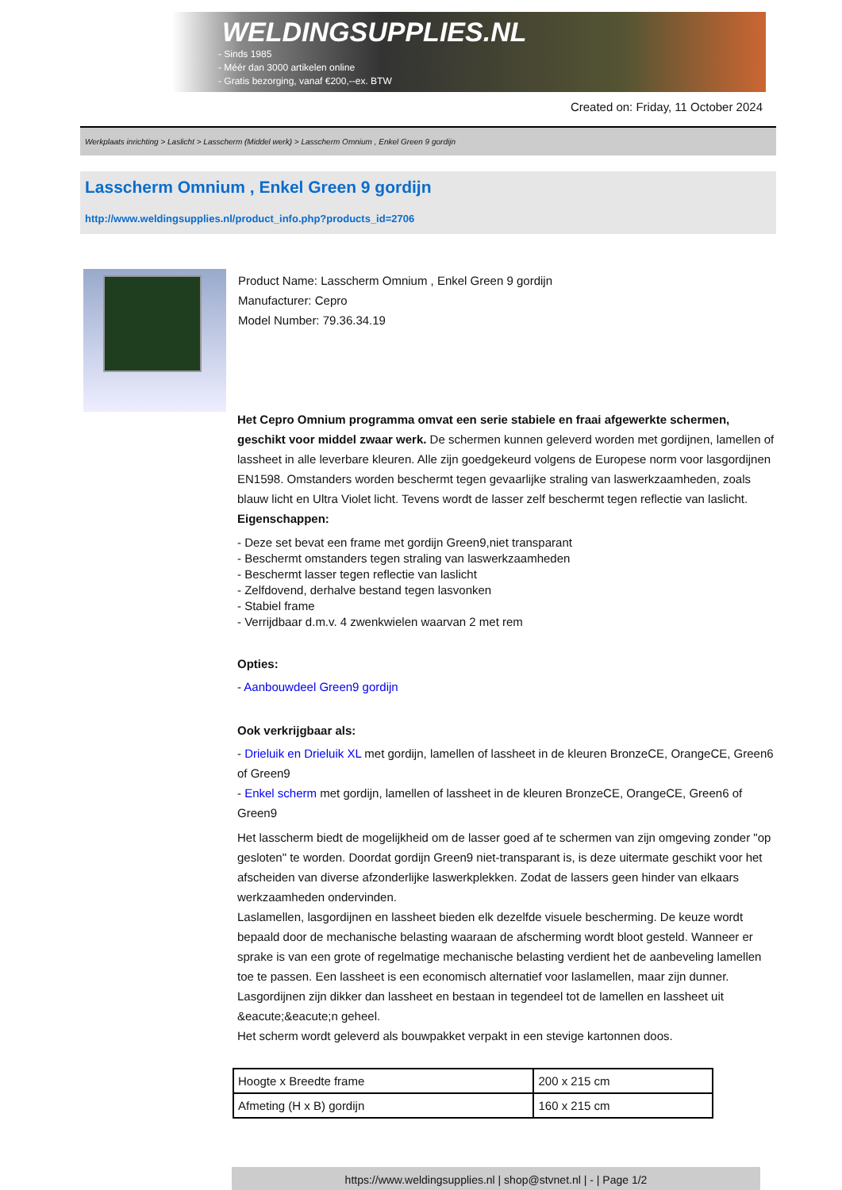WELDINGSUPPLIES.NL
- Sinds 1985
- Méér dan 3000 artikelen online
- Gratis bezorging, vanaf €200,--ex. BTW
Created on: Friday, 11 October 2024
Werkplaats inrichting > Laslicht > Lasscherm (Middel werk) > Lasscherm Omnium , Enkel Green 9 gordijn
Lasscherm Omnium , Enkel Green 9 gordijn
http://www.weldingsupplies.nl/product_info.php?products_id=2706
Product Name: Lasscherm Omnium , Enkel Green 9 gordijn
Manufacturer: Cepro
Model Number: 79.36.34.19
Het Cepro Omnium programma omvat een serie stabiele en fraai afgewerkte schermen, geschikt voor middel zwaar werk. De schermen kunnen geleverd worden met gordijnen, lamellen of lassheet in alle leverbare kleuren. Alle zijn goedgekeurd volgens de Europese norm voor lasgordijnen EN1598. Omstanders worden beschermt tegen gevaarlijke straling van laswerkzaamheden, zoals blauw licht en Ultra Violet licht. Tevens wordt de lasser zelf beschermt tegen reflectie van laslicht.
Eigenschappen:
- Deze set bevat een frame met gordijn Green9,niet transparant
- Beschermt omstanders tegen straling van laswerkzaamheden
- Beschermt lasser tegen reflectie van laslicht
- Zelfdovend, derhalve bestand tegen lasvonken
- Stabiel frame
- Verrijdbaar d.m.v. 4 zwenkwielen waarvan 2 met rem
Opties:
- Aanbouwdeel Green9 gordijn
Ook verkrijgbaar als:
- Drieluik en Drieluik XL met gordijn, lamellen of lassheet in de kleuren BronzeCE, OrangeCE, Green6 of Green9
- Enkel scherm met gordijn, lamellen of lassheet in de kleuren BronzeCE, OrangeCE, Green6 of Green9
Het lasscherm biedt de mogelijkheid om de lasser goed af te schermen van zijn omgeving zonder "op gesloten" te worden. Doordat gordijn Green9 niet-transparant is, is deze uitermate geschikt voor het afscheiden van diverse afzonderlijke laswerkplekken. Zodat de lassers geen hinder van elkaars werkzaamheden ondervinden.
Laslamellen, lasgordijnen en lassheet bieden elk dezelfde visuele bescherming. De keuze wordt bepaald door de mechanische belasting waaraan de afscherming wordt bloot gesteld. Wanneer er sprake is van een grote of regelmatige mechanische belasting verdient het de aanbeveling lamellen toe te passen. Een lassheet is een economisch alternatief voor laslamellen, maar zijn dunner. Lasgordijnen zijn dikker dan lassheet en bestaan in tegendeel tot de lamellen en lassheet uit &eacute;&eacute;n geheel.
Het scherm wordt geleverd als bouwpakket verpakt in een stevige kartonnen doos.
| Hoogte x Breedte frame | 200 x 215 cm |
| Afmeting (H x B) gordijn | 160 x 215 cm |
https://www.weldingsupplies.nl | shop@stvnet.nl | - | Page 1/2